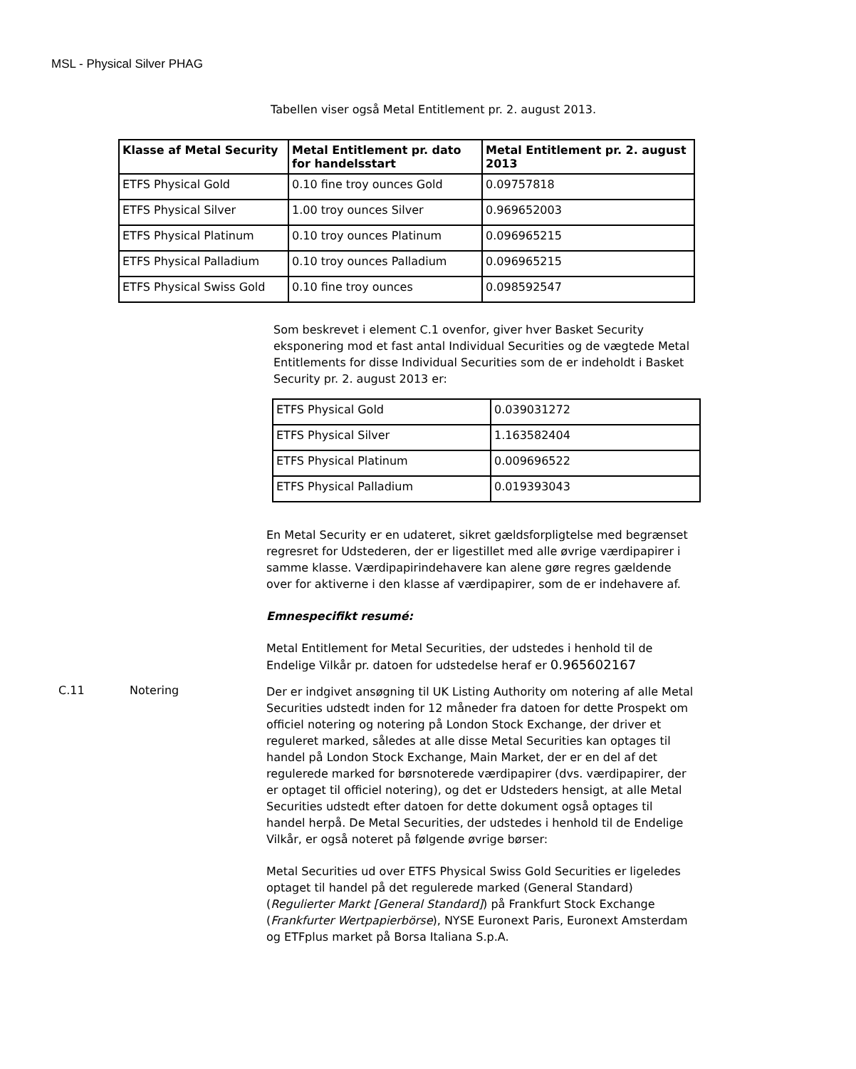MSL - Physical Silver PHAG
Tabellen viser også Metal Entitlement pr. 2. august 2013.
| Klasse af Metal Security | Metal Entitlement pr. dato for handelsstart | Metal Entitlement pr. 2. august 2013 |
| --- | --- | --- |
| ETFS Physical Gold | 0.10 fine troy ounces Gold | 0.09757818 |
| ETFS Physical Silver | 1.00 troy ounces Silver | 0.969652003 |
| ETFS Physical Platinum | 0.10 troy ounces Platinum | 0.096965215 |
| ETFS Physical Palladium | 0.10 troy ounces Palladium | 0.096965215 |
| ETFS Physical Swiss Gold | 0.10 fine troy ounces | 0.098592547 |
Som beskrevet i element C.1 ovenfor, giver hver Basket Security eksponering mod et fast antal Individual Securities og de vægtede Metal Entitlements for disse Individual Securities som de er indeholdt i Basket Security pr. 2. august 2013 er:
| ETFS Physical Gold | 0.039031272 |
| ETFS Physical Silver | 1.163582404 |
| ETFS Physical Platinum | 0.009696522 |
| ETFS Physical Palladium | 0.019393043 |
En Metal Security er en udateret, sikret gældsforpligtelse med begrænset regresret for Udstederen, der er ligestillet med alle øvrige værdipapirer i samme klasse. Værdipapirindehavere kan alene gøre regres gældende over for aktiverne i den klasse af værdipapirer, som de er indehavere af.
Emnespecifikt resumé:
Metal Entitlement for Metal Securities, der udstedes i henhold til de Endelige Vilkår pr. datoen for udstedelse heraf er 0.965602167
C.11 Notering
Der er indgivet ansøgning til UK Listing Authority om notering af alle Metal Securities udstedt inden for 12 måneder fra datoen for dette Prospekt om officiel notering og notering på London Stock Exchange, der driver et reguleret marked, således at alle disse Metal Securities kan optages til handel på London Stock Exchange, Main Market, der er en del af det regulerede marked for børsnoterede værdipapirer (dvs. værdipapirer, der er optaget til officiel notering), og det er Udsteders hensigt, at alle Metal Securities udstedt efter datoen for dette dokument også optages til handel herpå. De Metal Securities, der udstedes i henhold til de Endelige Vilkår, er også noteret på følgende øvrige børser:
Metal Securities ud over ETFS Physical Swiss Gold Securities er ligeledes optaget til handel på det regulerede marked (General Standard) (Regulierter Markt [General Standard]) på Frankfurt Stock Exchange (Frankfurter Wertpapierbörse), NYSE Euronext Paris, Euronext Amsterdam og ETFplus market på Borsa Italiana S.p.A.